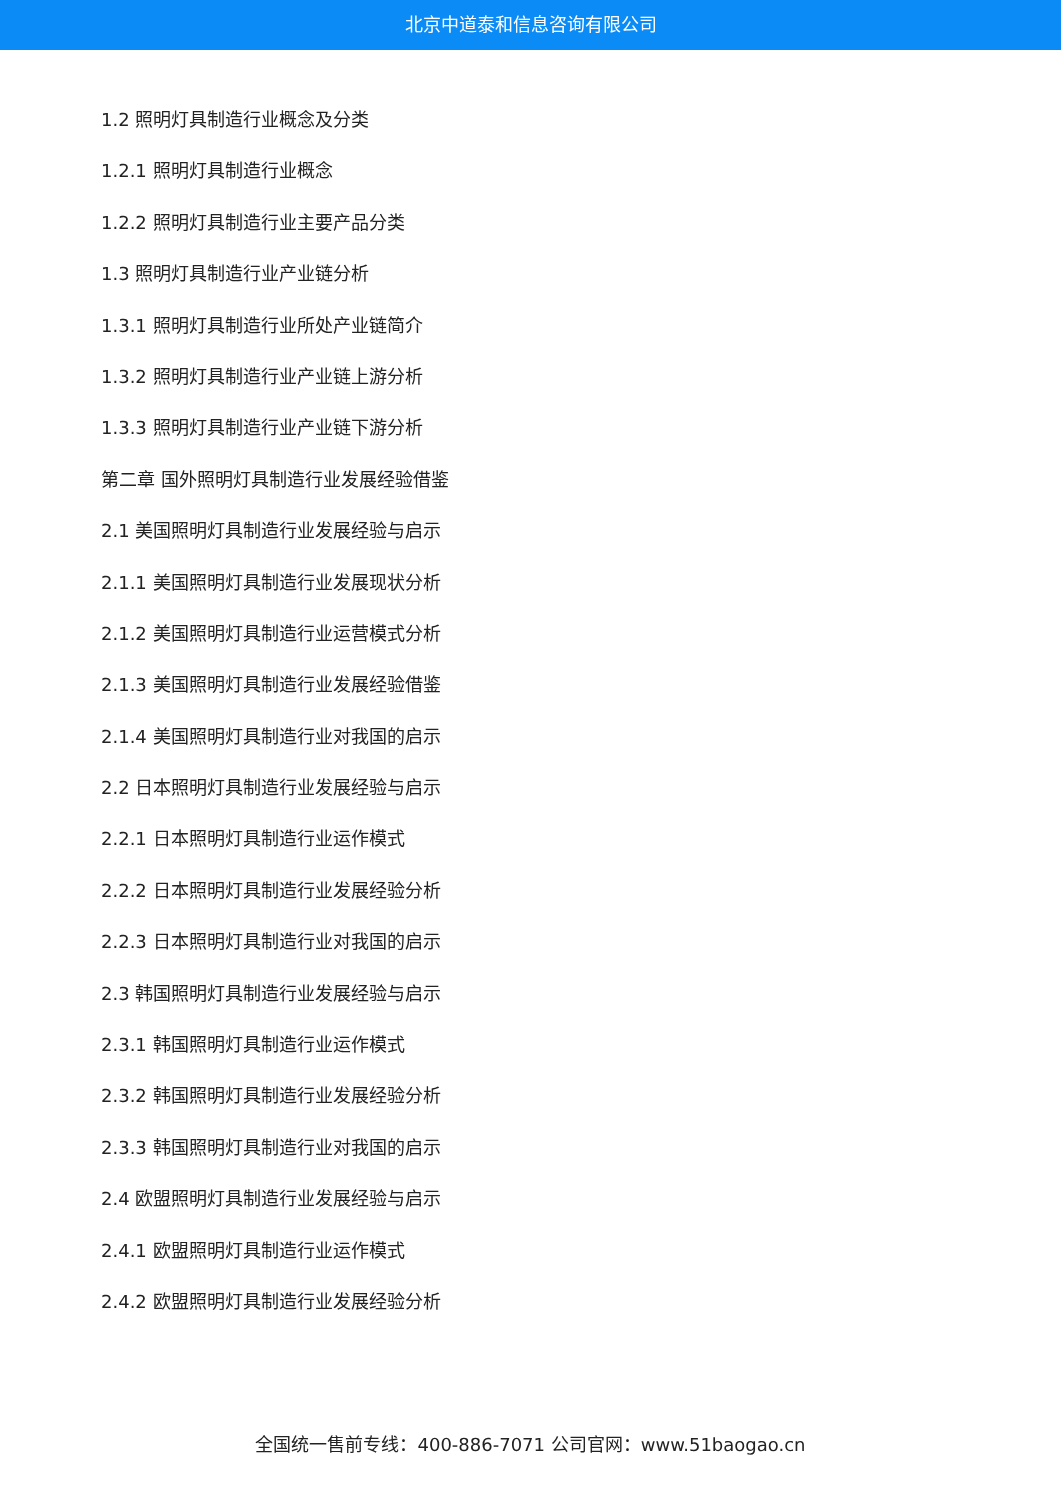北京中道泰和信息咨询有限公司
1.2 照明灯具制造行业概念及分类
1.2.1 照明灯具制造行业概念
1.2.2 照明灯具制造行业主要产品分类
1.3 照明灯具制造行业产业链分析
1.3.1 照明灯具制造行业所处产业链简介
1.3.2 照明灯具制造行业产业链上游分析
1.3.3 照明灯具制造行业产业链下游分析
第二章 国外照明灯具制造行业发展经验借鉴
2.1 美国照明灯具制造行业发展经验与启示
2.1.1 美国照明灯具制造行业发展现状分析
2.1.2 美国照明灯具制造行业运营模式分析
2.1.3 美国照明灯具制造行业发展经验借鉴
2.1.4 美国照明灯具制造行业对我国的启示
2.2 日本照明灯具制造行业发展经验与启示
2.2.1 日本照明灯具制造行业运作模式
2.2.2 日本照明灯具制造行业发展经验分析
2.2.3 日本照明灯具制造行业对我国的启示
2.3 韩国照明灯具制造行业发展经验与启示
2.3.1 韩国照明灯具制造行业运作模式
2.3.2 韩国照明灯具制造行业发展经验分析
2.3.3 韩国照明灯具制造行业对我国的启示
2.4 欧盟照明灯具制造行业发展经验与启示
2.4.1 欧盟照明灯具制造行业运作模式
2.4.2 欧盟照明灯具制造行业发展经验分析
全国统一售前专线：400-886-7071 公司官网：www.51baogao.cn